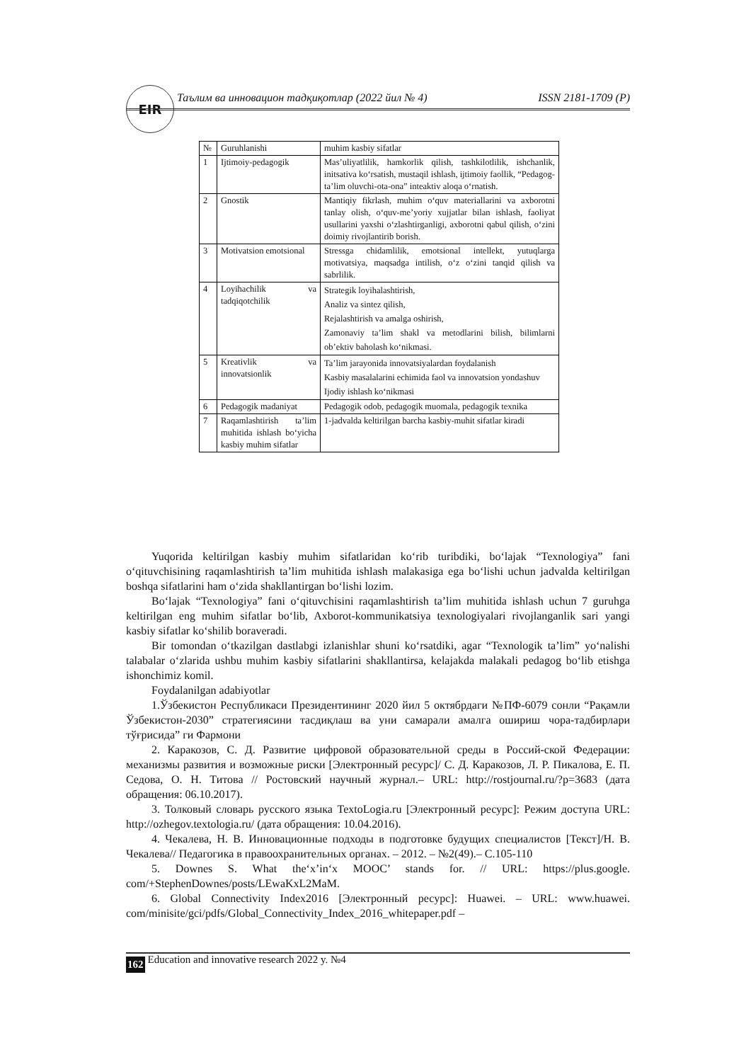EIR Таълим ва инновацион тадқиқотлар (2022 йил № 4) ISSN 2181-1709 (P)
| № | Guruhlanishi | muhim kasbiy sifatlar |
| --- | --- | --- |
| 1 | Ijtimoiy-pedagogik | Mas’uliyatlilik, hamkorlik qilish, tashkilotlilik, ishchanlik, initsativa ko‘rsatish, mustaqil ishlash, ijtimoiy faollik, “Pedagog-ta’lim oluvchi-ota-ona” inteaktiv aloqa o‘rnatish. |
| 2 | Gnostik | Mantiqiy fikrlash, muhim o‘quv materiallarini va axborotni tanlay olish, o‘quv-me’yoriy xujjatlar bilan ishlash, faoliyat usullarini yaxshi o‘zlashtirganligi, axborotni qabul qilish, o‘zini doimiy rivojlantirib borish. |
| 3 | Motivatsion emotsional | Stressga chidamlilik, emotsional intellekt, yutuqlarga motivatsiya, maqsadga intilish, o‘z o‘zini tanqid qilish va sabrlilik. |
| 4 | Loyihachilik va tadqiqotchilik | Strategik loyihalashtirish, Analiz va sintez qilish, Rejalashtirish va amalga oshirish, Zamonaviy ta’lim shakl va metodlarini bilish, bilimlarni ob’ektiv baholash ko‘nikmasi. |
| 5 | Kreativlik va innovatsionlik | Ta’lim jarayonida innovatsiyalardan foydalanish Kasbiy masalalarini echimida faol va innovatsion yondashuv Ijodiy ishlash ko‘nikmasi |
| 6 | Pedagogik madaniyat | Pedagogik odob, pedagogik muomala, pedagogik texnika |
| 7 | Raqamlashtirish ta’lim muhitida ishlash bo‘yicha kasbiy muhim sifatlar | 1-jadvalda keltirilgan barcha kasbiy-muhit sifatlar kiradi |
Yuqorida keltirilgan kasbiy muhim sifatlaridan ko‘rib turibdiki, bo‘lajak “Texnologiya” fani o‘qituvchisining raqamlashtirish ta’lim muhitida ishlash malakasiga ega bo‘lishi uchun jadvalda keltirilgan boshqa sifatlarini ham o‘zida shakllantirgan bo‘lishi lozim.
Bo‘lajak “Texnologiya” fani o‘qituvchisini raqamlashtirish ta’lim muhitida ishlash uchun 7 guruhga keltirilgan eng muhim sifatlar bo‘lib, Axborot-kommunikatsiya texnologiyalari rivojlanganlik sari yangi kasbiy sifatlar ko‘shilib boraveradi.
Bir tomondan o‘tkazilgan dastlabgi izlanishlar shuni ko‘rsatdiki, agar “Texnologik ta’lim” yo‘nalishi talabalar o‘zlarida ushbu muhim kasbiy sifatlarini shakllantirsa, kelajakda malakali pedagog bo‘lib etishga ishonchimiz komil.
Foydalanilgan adabiyotlar
1.Ўзбекистон Республикаси Президентининг 2020 йил 5 октябрдаги №ПФ-6079 сонли “Рақамли Ўзбекистон-2030” стратегиясини тасдиқлаш ва уни самарали амалга ошириш чора-тадбирлари тўғрисида” ги Фармони
2. Каракозов, С. Д. Развитие цифровой образовательной среды в Россий-ской Федерации: механизмы развития и возможные риски [Электронный ресурс]/ С. Д. Каракозов, Л. Р. Пикалова, Е. П. Седова, О. Н. Титова // Ростовский научный журнал.– URL: http://rostjournal.ru/?p=3683 (дата обращения: 06.10.2017).
3. Толковый словарь русского языка TextoLogia.ru [Электронный ресурс]: Режим доступа URL: http://ozhegov.textologia.ru/ (дата обращения: 10.04.2016).
4. Чекалева, Н. В. Инновационные подходы в подготовке будущих специалистов [Текст]/Н. В. Чекалева// Педагогика в правоохранительных органах. – 2012. – №2(49).– С.105-110
5. Downes S. What the‘x’in‘x MOOC’ stands for. // URL: https://plus.google. com/+StephenDownes/posts/LEwaKxL2MaM.
6. Global Connectivity Index2016 [Электронный ресурс]: Huawei. – URL: www.huawei. com/minisite/gci/pdfs/Global_Connectivity_Index_2016_whitepaper.pdf –
162 Education and innovative research 2022 y. №4